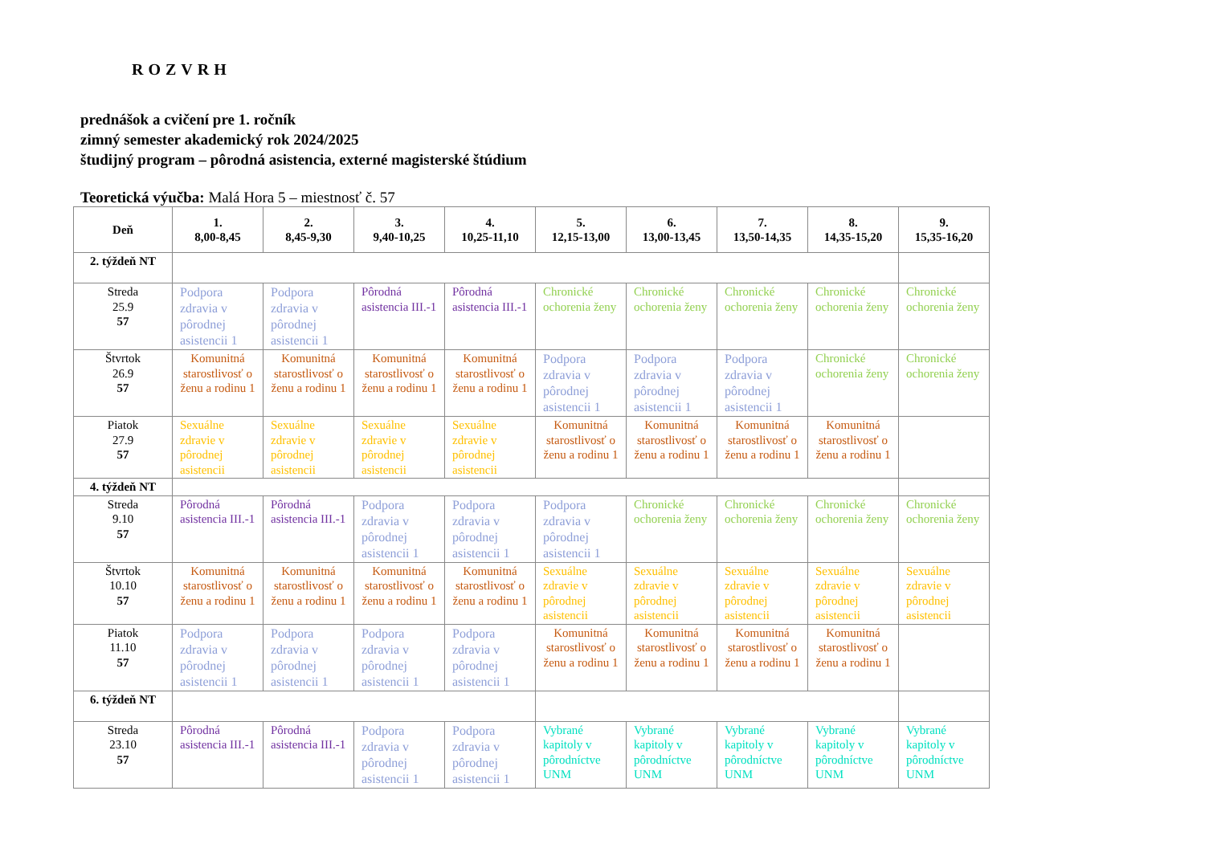ROZVRH
prednášok a cvičení pre 1. ročník
zimný semester akademický rok 2024/2025
študijný program – pôrodná asistencia, externé magisterské štúdium
Teoretická výučba: Malá Hora 5 – miestnosť č. 57
| Deň | 1. 8,00-8,45 | 2. 8,45-9,30 | 3. 9,40-10,25 | 4. 10,25-11,10 | 5. 12,15-13,00 | 6. 13,00-13,45 | 7. 13,50-14,35 | 8. 14,35-15,20 | 9. 15,35-16,20 |
| --- | --- | --- | --- | --- | --- | --- | --- | --- | --- |
| 2. týždeň NT | | | | | | | | | |
| Streda 25.9 57 | Podpora zdravia v pôrodnej asistencii 1 | Podpora zdravia v pôrodnej asistencii 1 | Pôrodná asistencia III.-1 | Pôrodná asistencia III.-1 | Chronické ochorenia ženy | Chronické ochorenia ženy | Chronické ochorenia ženy | Chronické ochorenia ženy | Chronické ochorenia ženy |
| Štvrtok 26.9 57 | Komunitná starostlivosť o ženu a rodinu 1 | Komunitná starostlivosť o ženu a rodinu 1 | Komunitná starostlivosť o ženu a rodinu 1 | Komunitná starostlivosť o ženu a rodinu 1 | Podpora zdravia v pôrodnej asistencii 1 | Podpora zdravia v pôrodnej asistencii 1 | Podpora zdravia v pôrodnej asistencii 1 | Chronické ochorenia ženy | Chronické ochorenia ženy |
| Piatok 27.9 57 | Sexuálne zdravie v pôrodnej asistencii | Sexuálne zdravie v pôrodnej asistencii | Sexuálne zdravie v pôrodnej asistencii | Sexuálne zdravie v pôrodnej asistencii | Komunitná starostlivosť o ženu a rodinu 1 | Komunitná starostlivosť o ženu a rodinu 1 | Komunitná starostlivosť o ženu a rodinu 1 | Komunitná starostlivosť o ženu a rodinu 1 | |
| 4. týždeň NT | | | | | | | | | |
| Streda 9.10 57 | Pôrodná asistencia III.-1 | Pôrodná asistencia III.-1 | Podpora zdravia v pôrodnej asistencii 1 | Podpora zdravia v pôrodnej asistencii 1 | Podpora zdravia v pôrodnej asistencii 1 | Chronické ochorenia ženy | Chronické ochorenia ženy | Chronické ochorenia ženy | Chronické ochorenia ženy |
| Štvrtok 10.10 57 | Komunitná starostlivosť o ženu a rodinu 1 | Komunitná starostlivosť o ženu a rodinu 1 | Komunitná starostlivosť o ženu a rodinu 1 | Komunitná starostlivosť o ženu a rodinu 1 | Sexuálne zdravie v pôrodnej asistencii | Sexuálne zdravie v pôrodnej asistencii | Sexuálne zdravie v pôrodnej asistencii | Sexuálne zdravie v pôrodnej asistencii | Sexuálne zdravie v pôrodnej asistencii |
| Piatok 11.10 57 | Podpora zdravia v pôrodnej asistencii 1 | Podpora zdravia v pôrodnej asistencii 1 | Podpora zdravia v pôrodnej asistencii 1 | Podpora zdravia v pôrodnej asistencii 1 | Komunitná starostlivosť o ženu a rodinu 1 | Komunitná starostlivosť o ženu a rodinu 1 | Komunitná starostlivosť o ženu a rodinu 1 | Komunitná starostlivosť o ženu a rodinu 1 | |
| 6. týždeň NT | | | | | | | | | |
| Streda 23.10 57 | Pôrodná asistencia III.-1 | Pôrodná asistencia III.-1 | Podpora zdravia v pôrodnej asistencii 1 | Podpora zdravia v pôrodnej asistencii 1 | Vybrané kapitoly v pôrodníctve UNM | Vybrané kapitoly v pôrodníctve UNM | Vybrané kapitoly v pôrodníctve UNM | Vybrané kapitoly v pôrodníctve UNM | Vybrané kapitoly v pôrodníctve UNM |